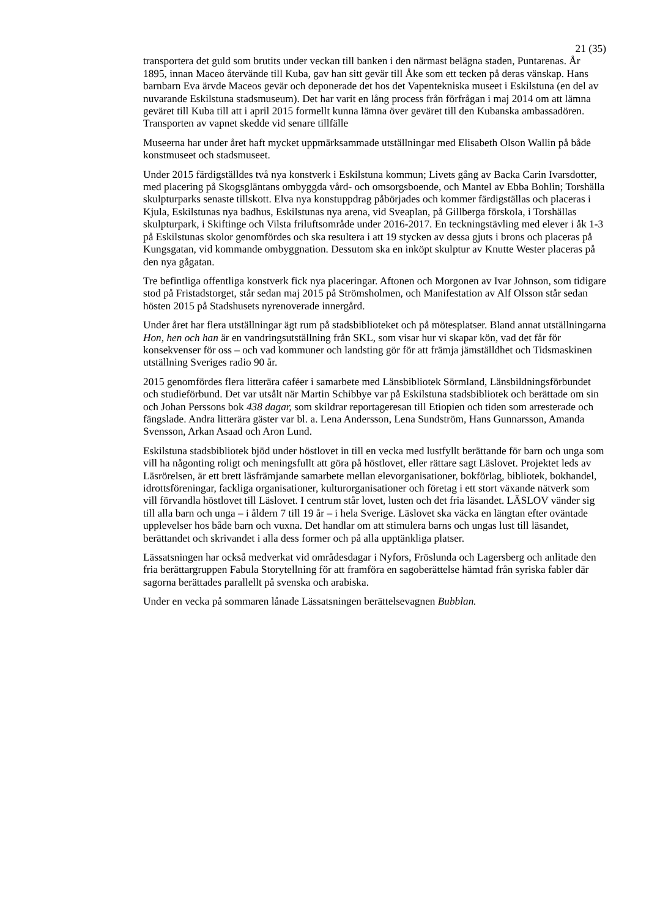21 (35)
transportera det guld som brutits under veckan till banken i den närmast belägna staden, Puntarenas. År 1895, innan Maceo återvände till Kuba, gav han sitt gevär till Åke som ett tecken på deras vänskap. Hans barnbarn Eva ärvde Maceos gevär och deponerade det hos det Vapentekniska museet i Eskilstuna (en del av nuvarande Eskilstuna stadsmuseum). Det har varit en lång process från förfrågan i maj 2014 om att lämna geväret till Kuba till att i april 2015 formellt kunna lämna över geväret till den Kubanska ambassadören. Transporten av vapnet skedde vid senare tillfälle
Museerna har under året haft mycket uppmärksammade utställningar med Elisabeth Olson Wallin på både konstmuseet och stadsmuseet.
Under 2015 färdigställdes två nya konstverk i Eskilstuna kommun; Livets gång av Backa Carin Ivarsdotter, med placering på Skogsgläntans ombyggda vård- och omsorgsboende, och Mantel av Ebba Bohlin; Torshälla skulpturparks senaste tillskott. Elva nya konstuppdrag påbörjades och kommer färdigställas och placeras i Kjula, Eskilstunas nya badhus, Eskilstunas nya arena, vid Sveaplan, på Gillberga förskola, i Torshällas skulpturpark, i Skiftinge och Vilsta friluftsområde under 2016-2017. En teckningstävling med elever i åk 1-3 på Eskilstunas skolor genomfördes och ska resultera i att 19 stycken av dessa gjuts i brons och placeras på Kungsgatan, vid kommande ombyggnation. Dessutom ska en inköpt skulptur av Knutte Wester placeras på den nya gågatan.
Tre befintliga offentliga konstverk fick nya placeringar. Aftonen och Morgonen av Ivar Johnson, som tidigare stod på Fristadstorget, står sedan maj 2015 på Strömsholmen, och Manifestation av Alf Olsson står sedan hösten 2015 på Stadshusets nyrenoverade innergård.
Under året har flera utställningar ägt rum på stadsbiblioteket och på mötesplatser. Bland annat utställningarna Hon, hen och han är en vandringsutställning från SKL, som visar hur vi skapar kön, vad det får för konsekvenser för oss – och vad kommuner och landsting gör för att främja jämställdhet och Tidsmaskinen utställning Sveriges radio 90 år.
2015 genomfördes flera litterära caféer i samarbete med Länsbibliotek Sörmland, Länsbildningsförbundet och studieförbund. Det var utsålt när Martin Schibbye var på Eskilstuna stadsbibliotek och berättade om sin och Johan Perssons bok 438 dagar, som skildrar reportageresan till Etiopien och tiden som arresterade och fängslade. Andra litterära gäster var bl. a. Lena Andersson, Lena Sundström, Hans Gunnarsson, Amanda Svensson, Arkan Asaad och Aron Lund.
Eskilstuna stadsbibliotek bjöd under höstlovet in till en vecka med lustfyllt berättande för barn och unga som vill ha någonting roligt och meningsfullt att göra på höstlovet, eller rättare sagt Läslovet. Projektet leds av Läsrörelsen, är ett brett läsfrämjande samarbete mellan elevorganisationer, bokförlag, bibliotek, bokhandel, idrottsföreningar, fackliga organisationer, kulturorganisationer och företag i ett stort växande nätverk som vill förvandla höstlovet till Läslovet. I centrum står lovet, lusten och det fria läsandet. LÄSLOV vänder sig till alla barn och unga – i åldern 7 till 19 år – i hela Sverige. Läslovet ska väcka en längtan efter oväntade upplevelser hos både barn och vuxna. Det handlar om att stimulera barns och ungas lust till läsandet, berättandet och skrivandet i alla dess former och på alla upptänkliga platser.
Lässatsningen har också medverkat vid områdesdagar i Nyfors, Fröslunda och Lagersberg och anlitade den fria berättargruppen Fabula Storytellning för att framföra en sagoberättelse hämtad från syriska fabler där sagorna berättades parallellt på svenska och arabiska.
Under en vecka på sommaren lånade Lässatsningen berättelsevagnen Bubblan.